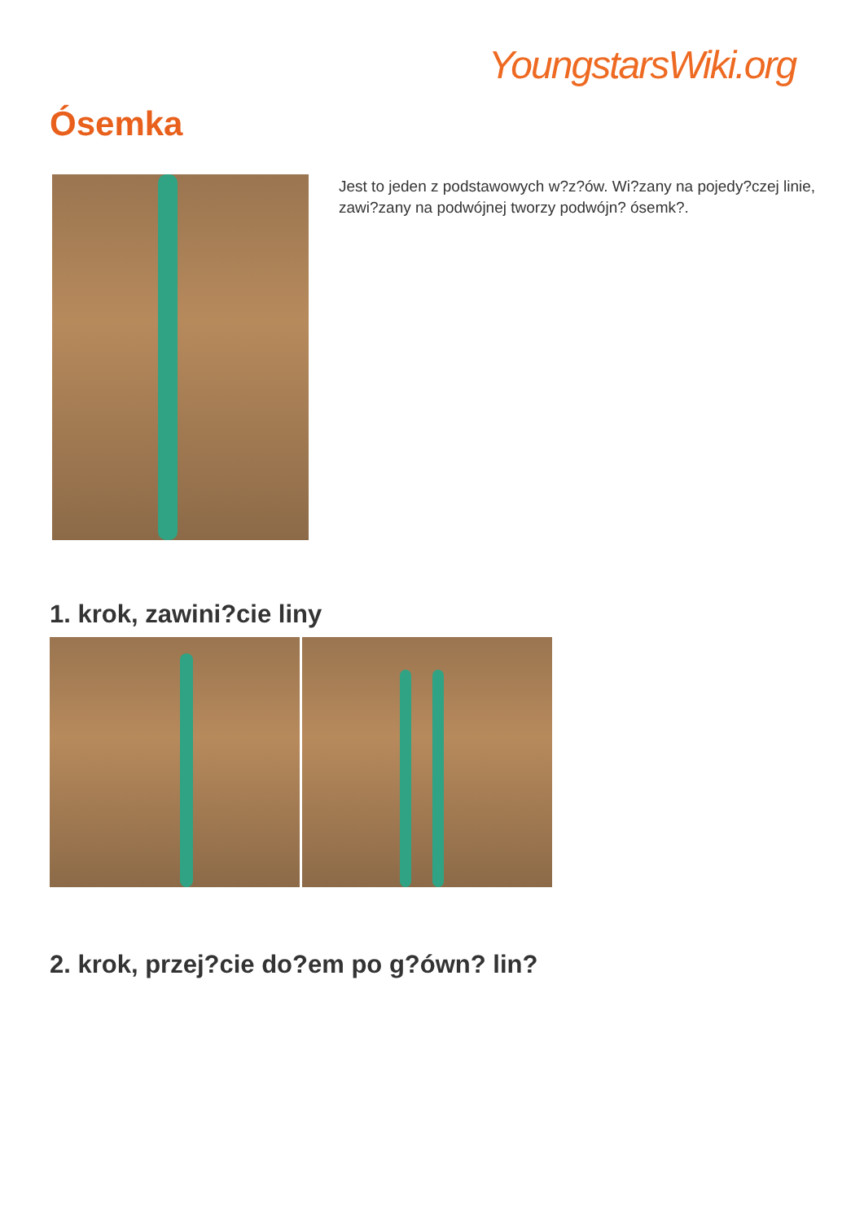YoungstarsWiki.org
Ósemka
Jest to jeden z podstawowych w?z?ów. Wi?zany na pojedy?czej linie, zawi?zany na podwójnej tworzy podwójn? ósemk?.
1. krok, zawini?cie liny
2. krok, przej?cie do?em po g?ówn? lin?